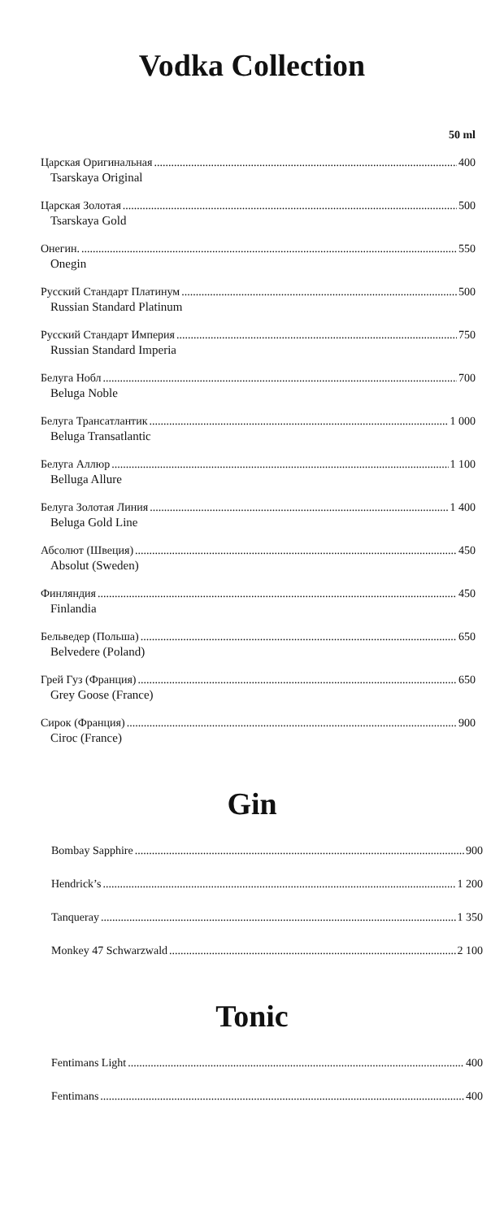Vodka Collection
50 ml
Царская Оригинальная 400
Tsarskaya Original
Царская Золотая 500
Tsarskaya Gold
Онегин. 550
Onegin
Русский Стандарт Платинум 500
Russian Standard Platinum
Русский Стандарт Империя 750
Russian Standard Imperia
Белуга Нобл 700
Beluga Noble
Белуга Трансатлантик 1 000
Beluga Transatlantic
Белуга Аллюр 1 100
Belluga Allure
Белуга Золотая Линия 1 400
Beluga Gold Line
Абсолют (Швеция) 450
Absolut (Sweden)
Финляндия 450
Finlandia
Бельведер (Польша) 650
Belvedere (Poland)
Грей Гуз (Франция) 650
Grey Goose (France)
Сирок (Франция) 900
Ciroc (France)
Gin
Bombay Sapphire 900
Hendrick’s 1 200
Tanqueray 1 350
Monkey 47 Schwarzwald 2 100
Tonic
Fentimans Light 400
Fentimans 400